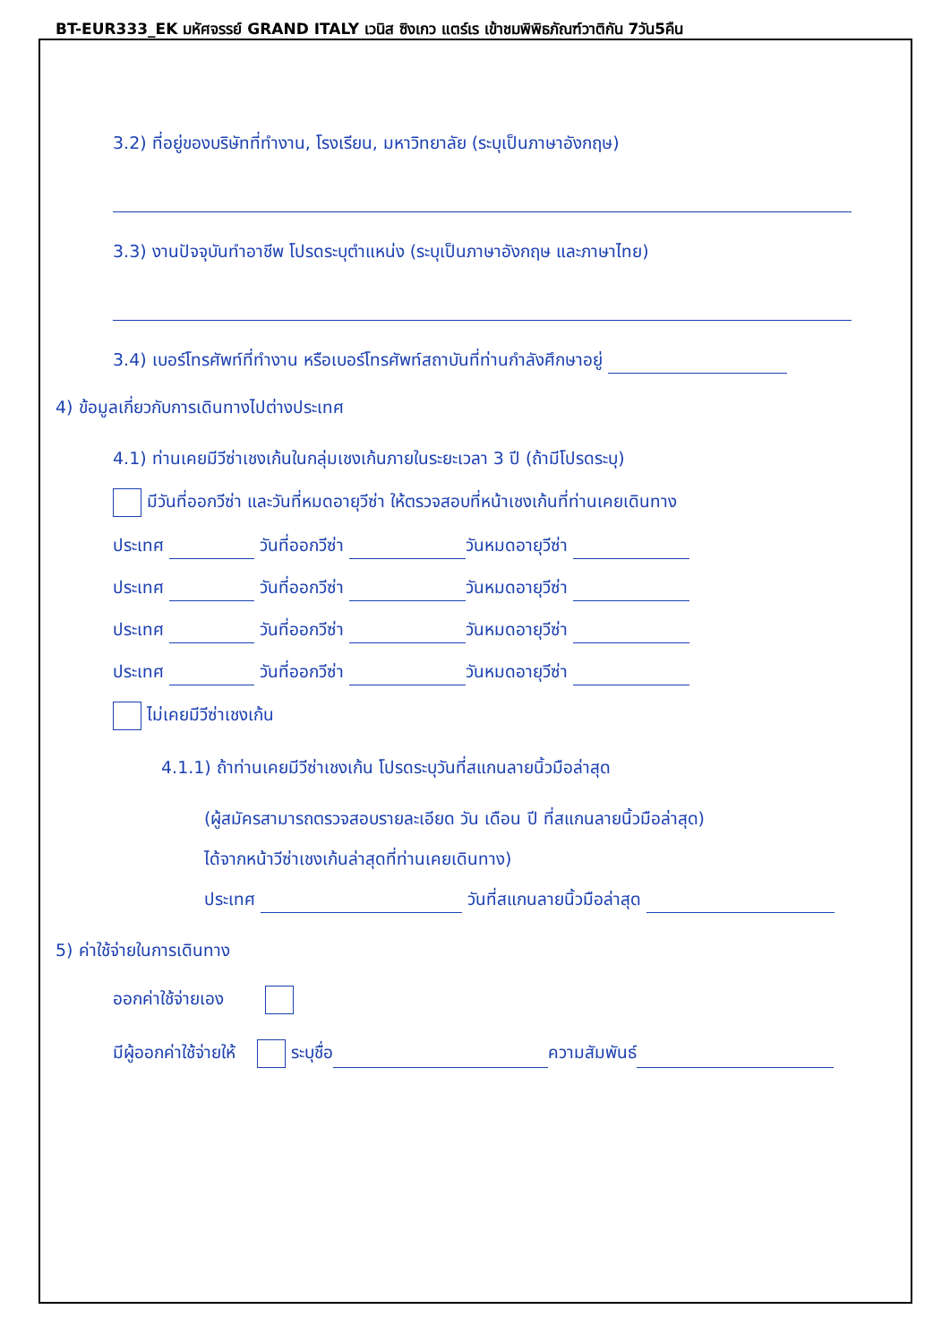BT-EUR333_EK มหัศจรรย์ GRAND ITALY เวนิส ซิงเกว แตร์เร เข้าชมพิพิธภัณฑ์วาติกัน 7วัน5คืน
3.2) ที่อยู่ของบริษัทที่ทำงาน, โรงเรียน, มหาวิทยาลัย (ระบุเป็นภาษาอังกฤษ)
3.3) งานปัจจุบันทำอาชีพ โปรดระบุตำแหน่ง (ระบุเป็นภาษาอังกฤษ และภาษาไทย)
3.4) เบอร์โทรศัพท์ที่ทำงาน หรือเบอร์โทรศัพท์สถาบันที่ท่านกำลังศึกษาอยู่
4) ข้อมูลเกี่ยวกับการเดินทางไปต่างประเทศ
4.1) ท่านเคยมีวีซ่าเชงเก้นในกลุ่มเชงเก้นภายในระยะเวลา 3 ปี (ถ้ามีโปรดระบุ)
มีวันที่ออกวีซ่า และวันที่หมดอายุวีซ่า ให้ตรวจสอบที่หน้าเชงเก้นที่ท่านเคยเดินทาง
ประเทศ วันที่ออกวีซ่า วันหมดอายุวีซ่า
ประเทศ วันที่ออกวีซ่า วันหมดอายุวีซ่า
ประเทศ วันที่ออกวีซ่า วันหมดอายุวีซ่า
ประเทศ วันที่ออกวีซ่า วันหมดอายุวีซ่า
ไม่เคยมีวีซ่าเชงเก้น
4.1.1) ถ้าท่านเคยมีวีซ่าเชงเก้น โปรดระบุวันที่สแกนลายนิ้วมือล่าสุด
(ผู้สมัครสามารถตรวจสอบรายละเอียด วัน เดือน ปี ที่สแกนลายนิ้วมือล่าสุด)
ได้จากหน้าวีซ่าเชงเก้นล่าสุดที่ท่านเคยเดินทาง)
ประเทศ วันที่สแกนลายนิ้วมือล่าสุด
5) ค่าใช้จ่ายในการเดินทาง
ออกค่าใช้จ่ายเอง
มีผู้ออกค่าใช้จ่ายให้ ระบุชื่อ ความสัมพันธ์